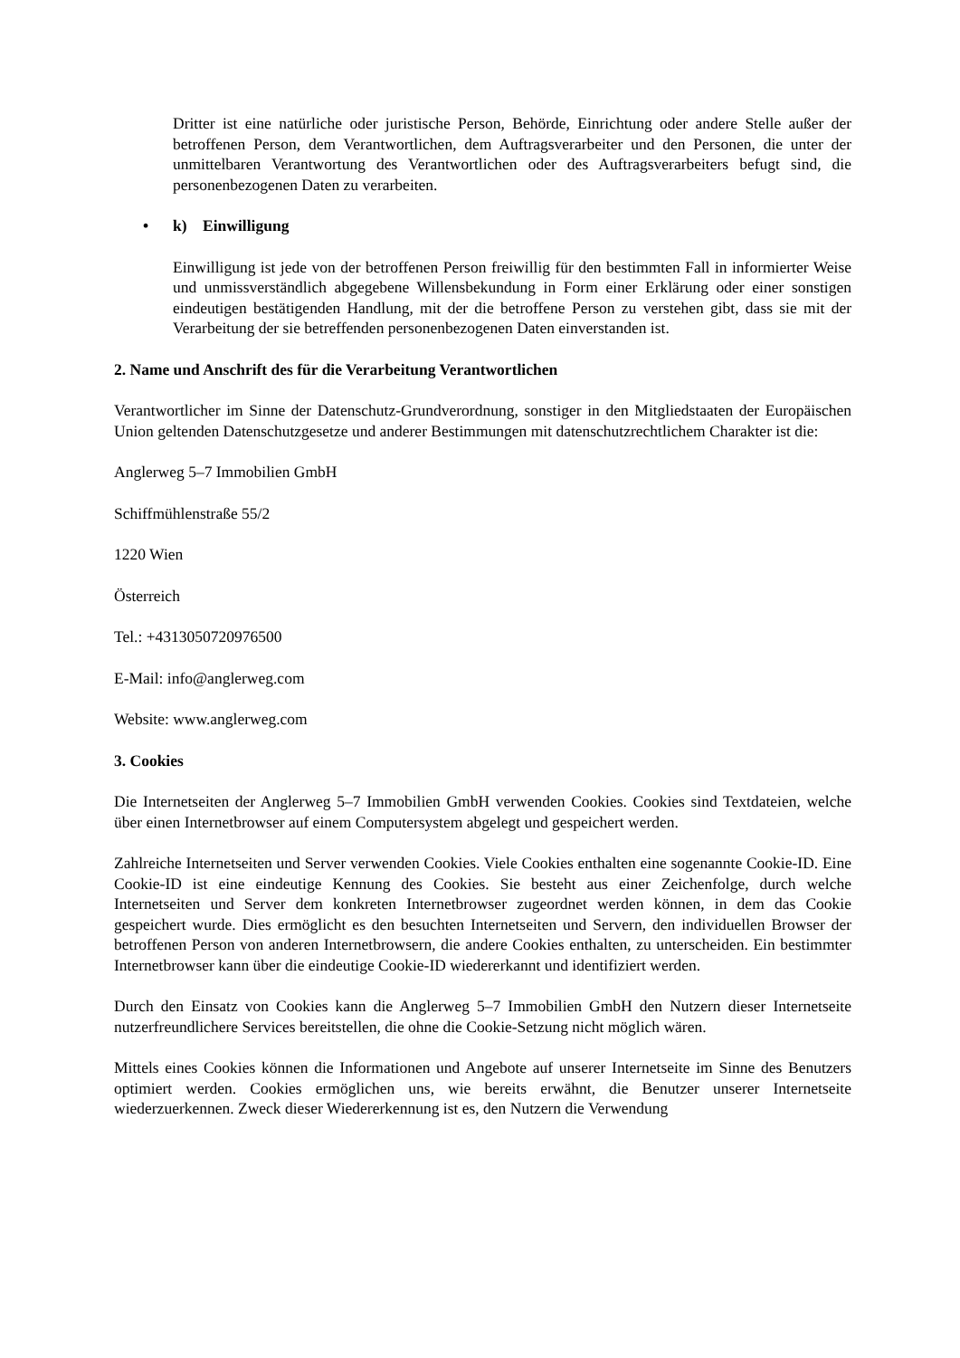Dritter ist eine natürliche oder juristische Person, Behörde, Einrichtung oder andere Stelle außer der betroffenen Person, dem Verantwortlichen, dem Auftragsverarbeiter und den Personen, die unter der unmittelbaren Verantwortung des Verantwortlichen oder des Auftragsverarbeiters befugt sind, die personenbezogenen Daten zu verarbeiten.
• k) Einwilligung
Einwilligung ist jede von der betroffenen Person freiwillig für den bestimmten Fall in informierter Weise und unmissverständlich abgegebene Willensbekundung in Form einer Erklärung oder einer sonstigen eindeutigen bestätigenden Handlung, mit der die betroffene Person zu verstehen gibt, dass sie mit der Verarbeitung der sie betreffenden personenbezogenen Daten einverstanden ist.
2. Name und Anschrift des für die Verarbeitung Verantwortlichen
Verantwortlicher im Sinne der Datenschutz-Grundverordnung, sonstiger in den Mitgliedstaaten der Europäischen Union geltenden Datenschutzgesetze und anderer Bestimmungen mit datenschutzrechtlichem Charakter ist die:
Anglerweg 5–7 Immobilien GmbH
Schiffmühlenstraße 55/2
1220 Wien
Österreich
Tel.: +4313050720976500
E-Mail: info@anglerweg.com
Website: www.anglerweg.com
3. Cookies
Die Internetseiten der Anglerweg 5–7 Immobilien GmbH verwenden Cookies. Cookies sind Textdateien, welche über einen Internetbrowser auf einem Computersystem abgelegt und gespeichert werden.
Zahlreiche Internetseiten und Server verwenden Cookies. Viele Cookies enthalten eine sogenannte Cookie-ID. Eine Cookie-ID ist eine eindeutige Kennung des Cookies. Sie besteht aus einer Zeichenfolge, durch welche Internetseiten und Server dem konkreten Internetbrowser zugeordnet werden können, in dem das Cookie gespeichert wurde. Dies ermöglicht es den besuchten Internetseiten und Servern, den individuellen Browser der betroffenen Person von anderen Internetbrowsern, die andere Cookies enthalten, zu unterscheiden. Ein bestimmter Internetbrowser kann über die eindeutige Cookie-ID wiedererkannt und identifiziert werden.
Durch den Einsatz von Cookies kann die Anglerweg 5–7 Immobilien GmbH den Nutzern dieser Internetseite nutzerfreundlichere Services bereitstellen, die ohne die Cookie-Setzung nicht möglich wären.
Mittels eines Cookies können die Informationen und Angebote auf unserer Internetseite im Sinne des Benutzers optimiert werden. Cookies ermöglichen uns, wie bereits erwähnt, die Benutzer unserer Internetseite wiederzuerkennen. Zweck dieser Wiedererkennung ist es, den Nutzern die Verwendung